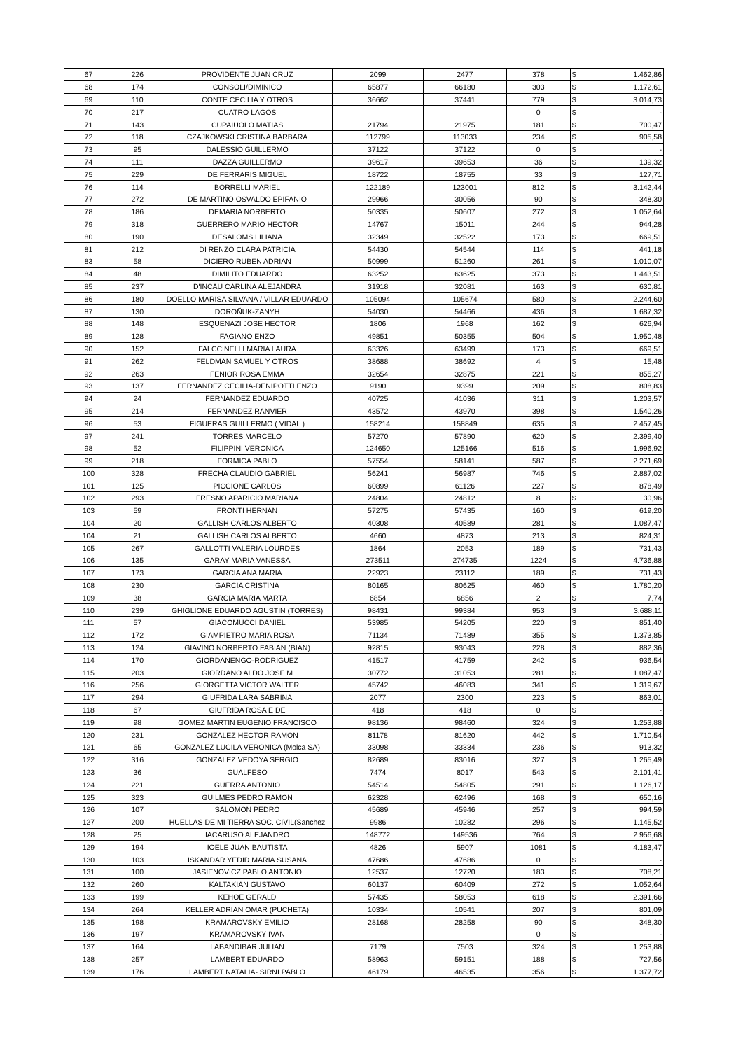| 67 | 226 | PROVIDENTE JUAN CRUZ | 2099 | 2477 | 378 | $ | 1.462,86 |
| 68 | 174 | CONSOLI/DIMINICO | 65877 | 66180 | 303 | $ | 1.172,61 |
| 69 | 110 | CONTE CECILIA Y OTROS | 36662 | 37441 | 779 | $ | 3.014,73 |
| 70 | 217 | CUATRO LAGOS | | | 0 | $ | - |
| 71 | 143 | CUPAIUOLO MATIAS | 21794 | 21975 | 181 | $ | 700,47 |
| 72 | 118 | CZAJKOWSKI CRISTINA BARBARA | 112799 | 113033 | 234 | $ | 905,58 |
| 73 | 95 | DALESSIO GUILLERMO | 37122 | 37122 | 0 | $ | - |
| 74 | 111 | DAZZA GUILLERMO | 39617 | 39653 | 36 | $ | 139,32 |
| 75 | 229 | DE FERRARIS MIGUEL | 18722 | 18755 | 33 | $ | 127,71 |
| 76 | 114 | BORRELLI MARIEL | 122189 | 123001 | 812 | $ | 3.142,44 |
| 77 | 272 | DE MARTINO OSVALDO EPIFANIO | 29966 | 30056 | 90 | $ | 348,30 |
| 78 | 186 | DEMARIA NORBERTO | 50335 | 50607 | 272 | $ | 1.052,64 |
| 79 | 318 | GUERRERO MARIO HECTOR | 14767 | 15011 | 244 | $ | 944,28 |
| 80 | 190 | DESALOMS LILIANA | 32349 | 32522 | 173 | $ | 669,51 |
| 81 | 212 | DI RENZO CLARA PATRICIA | 54430 | 54544 | 114 | $ | 441,18 |
| 83 | 58 | DICIERO RUBEN ADRIAN | 50999 | 51260 | 261 | $ | 1.010,07 |
| 84 | 48 | DIMILITO EDUARDO | 63252 | 63625 | 373 | $ | 1.443,51 |
| 85 | 237 | D'INCAU CARLINA ALEJANDRA | 31918 | 32081 | 163 | $ | 630,81 |
| 86 | 180 | DOELLO MARISA SILVANA / VILLAR EDUARDO | 105094 | 105674 | 580 | $ | 2.244,60 |
| 87 | 130 | DOROÑUK-ZANYH | 54030 | 54466 | 436 | $ | 1.687,32 |
| 88 | 148 | ESQUENAZI JOSE HECTOR | 1806 | 1968 | 162 | $ | 626,94 |
| 89 | 128 | FAGIANO ENZO | 49851 | 50355 | 504 | $ | 1.950,48 |
| 90 | 152 | FALCCINELLI MARIA LAURA | 63326 | 63499 | 173 | $ | 669,51 |
| 91 | 262 | FELDMAN SAMUEL Y OTROS | 38688 | 38692 | 4 | $ | 15,48 |
| 92 | 263 | FENIOR ROSA EMMA | 32654 | 32875 | 221 | $ | 855,27 |
| 93 | 137 | FERNANDEZ CECILIA-DENIPOTTI ENZO | 9190 | 9399 | 209 | $ | 808,83 |
| 94 | 24 | FERNANDEZ EDUARDO | 40725 | 41036 | 311 | $ | 1.203,57 |
| 95 | 214 | FERNANDEZ RANVIER | 43572 | 43970 | 398 | $ | 1.540,26 |
| 96 | 53 | FIGUERAS GUILLERMO ( VIDAL ) | 158214 | 158849 | 635 | $ | 2.457,45 |
| 97 | 241 | TORRES MARCELO | 57270 | 57890 | 620 | $ | 2.399,40 |
| 98 | 52 | FILIPPINI VERONICA | 124650 | 125166 | 516 | $ | 1.996,92 |
| 99 | 218 | FORMICA PABLO | 57554 | 58141 | 587 | $ | 2.271,69 |
| 100 | 328 | FRECHA CLAUDIO GABRIEL | 56241 | 56987 | 746 | $ | 2.887,02 |
| 101 | 125 | PICCIONE CARLOS | 60899 | 61126 | 227 | $ | 878,49 |
| 102 | 293 | FRESNO APARICIO MARIANA | 24804 | 24812 | 8 | $ | 30,96 |
| 103 | 59 | FRONTI HERNAN | 57275 | 57435 | 160 | $ | 619,20 |
| 104 | 20 | GALLISH CARLOS ALBERTO | 40308 | 40589 | 281 | $ | 1.087,47 |
| 104 | 21 | GALLISH CARLOS ALBERTO | 4660 | 4873 | 213 | $ | 824,31 |
| 105 | 267 | GALLOTTI VALERIA LOURDES | 1864 | 2053 | 189 | $ | 731,43 |
| 106 | 135 | GARAY MARIA VANESSA | 273511 | 274735 | 1224 | $ | 4.736,88 |
| 107 | 173 | GARCIA ANA MARIA | 22923 | 23112 | 189 | $ | 731,43 |
| 108 | 230 | GARCIA CRISTINA | 80165 | 80625 | 460 | $ | 1.780,20 |
| 109 | 38 | GARCIA MARIA MARTA | 6854 | 6856 | 2 | $ | 7,74 |
| 110 | 239 | GHIGLIONE EDUARDO AGUSTIN (TORRES) | 98431 | 99384 | 953 | $ | 3.688,11 |
| 111 | 57 | GIACOMUCCI DANIEL | 53985 | 54205 | 220 | $ | 851,40 |
| 112 | 172 | GIAMPIETRO MARIA ROSA | 71134 | 71489 | 355 | $ | 1.373,85 |
| 113 | 124 | GIAVINO NORBERTO FABIAN (BIAN) | 92815 | 93043 | 228 | $ | 882,36 |
| 114 | 170 | GIORDANENGO-RODRIGUEZ | 41517 | 41759 | 242 | $ | 936,54 |
| 115 | 203 | GIORDANO ALDO JOSE M | 30772 | 31053 | 281 | $ | 1.087,47 |
| 116 | 256 | GIORGETTA VICTOR WALTER | 45742 | 46083 | 341 | $ | 1.319,67 |
| 117 | 294 | GIUFRIDA LARA SABRINA | 2077 | 2300 | 223 | $ | 863,01 |
| 118 | 67 | GIUFRIDA ROSA E DE | 418 | 418 | 0 | $ | - |
| 119 | 98 | GOMEZ MARTIN EUGENIO FRANCISCO | 98136 | 98460 | 324 | $ | 1.253,88 |
| 120 | 231 | GONZALEZ HECTOR RAMON | 81178 | 81620 | 442 | $ | 1.710,54 |
| 121 | 65 | GONZALEZ LUCILA VERONICA (Molca SA) | 33098 | 33334 | 236 | $ | 913,32 |
| 122 | 316 | GONZALEZ VEDOYA SERGIO | 82689 | 83016 | 327 | $ | 1.265,49 |
| 123 | 36 | GUALFESO | 7474 | 8017 | 543 | $ | 2.101,41 |
| 124 | 221 | GUERRA ANTONIO | 54514 | 54805 | 291 | $ | 1.126,17 |
| 125 | 323 | GUILMES PEDRO RAMON | 62328 | 62496 | 168 | $ | 650,16 |
| 126 | 107 | SALOMON PEDRO | 45689 | 45946 | 257 | $ | 994,59 |
| 127 | 200 | HUELLAS DE MI TIERRA SOC. CIVIL(Sanchez | 9986 | 10282 | 296 | $ | 1.145,52 |
| 128 | 25 | IACARUSO ALEJANDRO | 148772 | 149536 | 764 | $ | 2.956,68 |
| 129 | 194 | IOELE JUAN BAUTISTA | 4826 | 5907 | 1081 | $ | 4.183,47 |
| 130 | 103 | ISKANDAR YEDID MARIA SUSANA | 47686 | 47686 | 0 | $ | - |
| 131 | 100 | JASIENOVICZ PABLO ANTONIO | 12537 | 12720 | 183 | $ | 708,21 |
| 132 | 260 | KALTAKIAN GUSTAVO | 60137 | 60409 | 272 | $ | 1.052,64 |
| 133 | 199 | KEHOE GERALD | 57435 | 58053 | 618 | $ | 2.391,66 |
| 134 | 264 | KELLER ADRIAN OMAR (PUCHETA) | 10334 | 10541 | 207 | $ | 801,09 |
| 135 | 198 | KRAMAROVSKY EMILIO | 28168 | 28258 | 90 | $ | 348,30 |
| 136 | 197 | KRAMAROVSKY IVAN | | | 0 | $ | - |
| 137 | 164 | LABANDIBAR JULIAN | 7179 | 7503 | 324 | $ | 1.253,88 |
| 138 | 257 | LAMBERT EDUARDO | 58963 | 59151 | 188 | $ | 727,56 |
| 139 | 176 | LAMBERT NATALIA- SIRNI PABLO | 46179 | 46535 | 356 | $ | 1.377,72 |